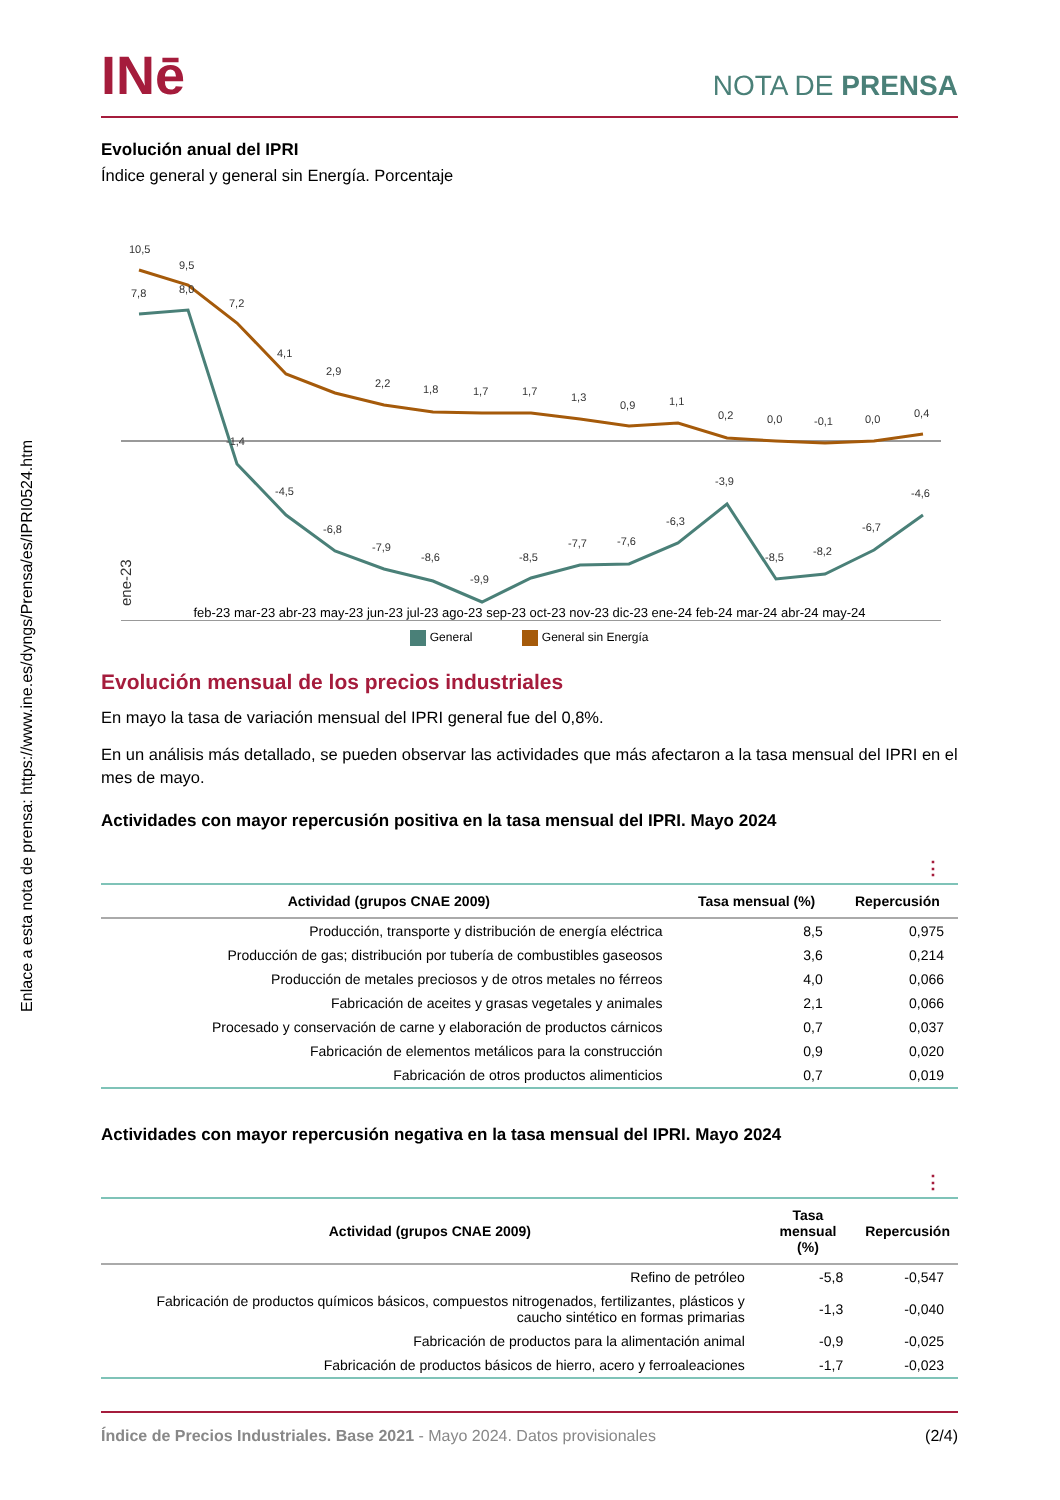Enlace a esta nota de prensa: https://www.ine.es/dyngs/Prensa/es/IPRI0524.htm
INē
NOTA DE PRENSA
Evolución anual del IPRI
Índice general y general sin Energía. Porcentaje
10,5
9,5
7,2
4,1
2,9
2,2
1,8
1,7
1,7
1,3
0,9
1,1
0,2
0,0
-0,1
0,0
0,4
7,8
8,0
-1,4
-4,5
-6,8
-7,9
-8,6
-9,9
-8,5
-7,7
-7,6
-6,3
-3,9
-8,5
-8,2
-6,7
-4,6
ene-23
feb-23 mar-23 abr-23 may-23 jun-23 jul-23 ago-23 sep-23 oct-23 nov-23 dic-23 ene-24 feb-24 mar-24 abr-24 may-24
General General sin Energía
Evolución mensual de los precios industriales
En mayo la tasa de variación mensual del IPRI general fue del 0,8%.
En un análisis más detallado, se pueden observar las actividades que más afectaron a la tasa mensual del IPRI en el mes de mayo.
Actividades con mayor repercusión positiva en la tasa mensual del IPRI. Mayo 2024
⋮
| Actividad (grupos CNAE 2009) | Tasa mensual (%) | Repercusión |
| --- | --- | --- |
| Producción, transporte y distribución de energía eléctrica | 8,5 | 0,975 |
| Producción de gas; distribución por tubería de combustibles gaseosos | 3,6 | 0,214 |
| Producción de metales preciosos y de otros metales no férreos | 4,0 | 0,066 |
| Fabricación de aceites y grasas vegetales y animales | 2,1 | 0,066 |
| Procesado y conservación de carne y elaboración de productos cárnicos | 0,7 | 0,037 |
| Fabricación de elementos metálicos para la construcción | 0,9 | 0,020 |
| Fabricación de otros productos alimenticios | 0,7 | 0,019 |
Actividades con mayor repercusión negativa en la tasa mensual del IPRI. Mayo 2024
⋮
| Actividad (grupos CNAE 2009) | Tasa mensual (%) | Repercusión |
| --- | --- | --- |
| Refino de petróleo | -5,8 | -0,547 |
| Fabricación de productos químicos básicos, compuestos nitrogenados, fertilizantes, plásticos y caucho sintético en formas primarias | -1,3 | -0,040 |
| Fabricación de productos para la alimentación animal | -0,9 | -0,025 |
| Fabricación de productos básicos de hierro, acero y ferroaleaciones | -1,7 | -0,023 |
Índice de Precios Industriales. Base 2021 - Mayo 2024. Datos provisionales (2/4)